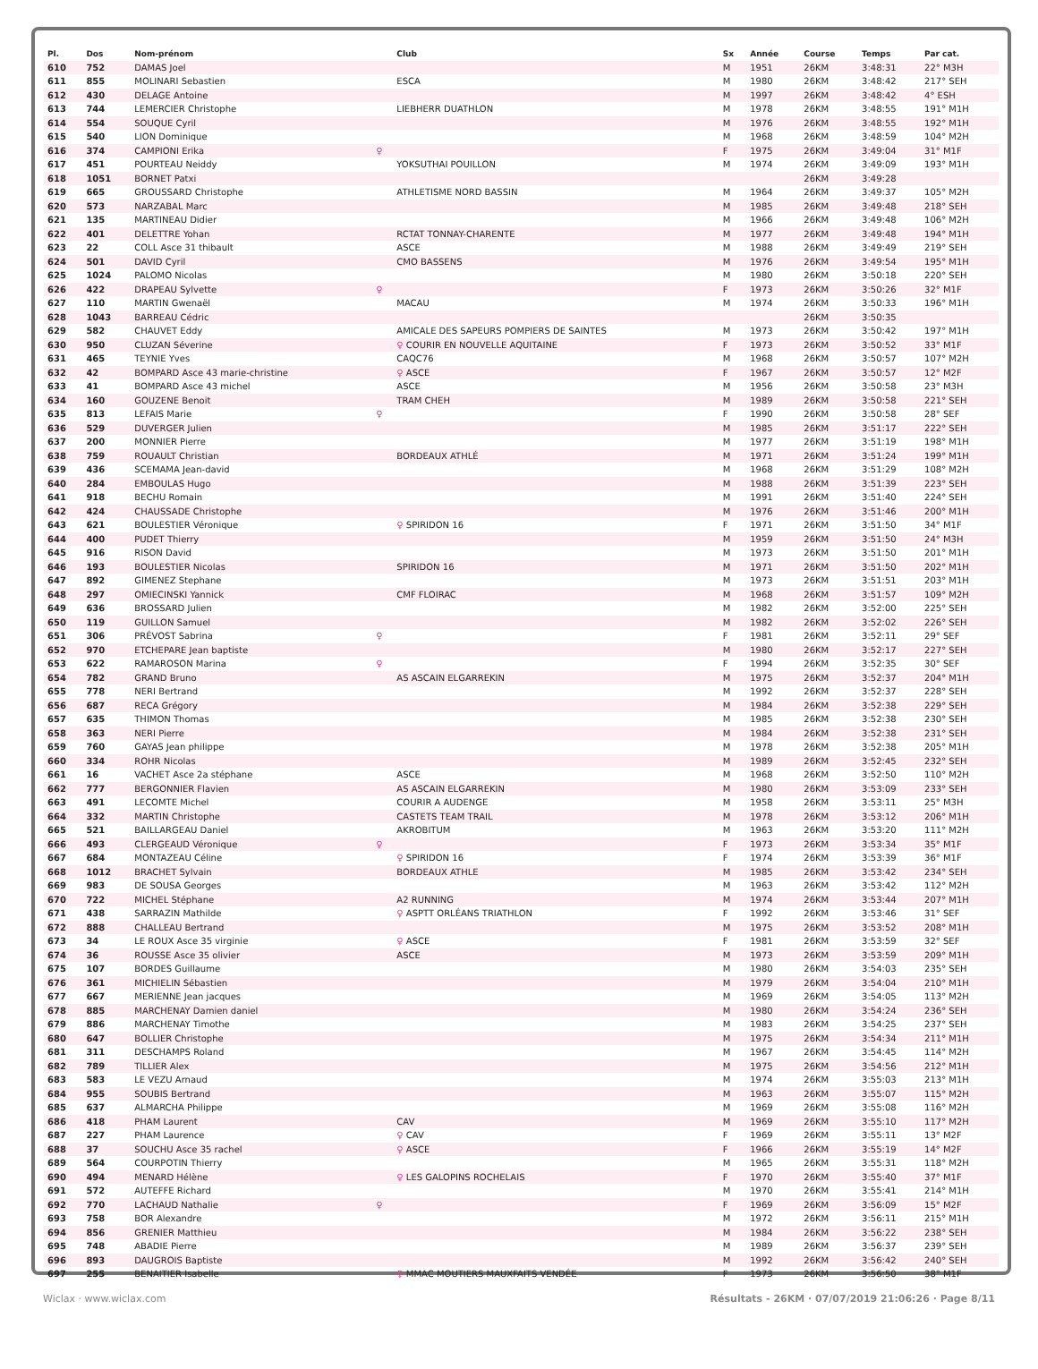| Pl. | Dos | Nom-prénom | | Club | Sx | Année | Course | Temps | Par cat. |
| --- | --- | --- | --- | --- | --- | --- | --- | --- | --- |
| 610 | 752 | DAMAS Joel | | | M | 1951 | 26KM | 3:48:31 | 22° M3H |
| 611 | 855 | MOLINARI Sebastien | | ESCA | M | 1980 | 26KM | 3:48:42 | 217° SEH |
| 612 | 430 | DELAGE Antoine | | | M | 1997 | 26KM | 3:48:42 | 4° ESH |
| 613 | 744 | LEMERCIER Christophe | | LIEBHERR DUATHLON | M | 1978 | 26KM | 3:48:55 | 191° M1H |
| 614 | 554 | SOUQUE Cyril | | | M | 1976 | 26KM | 3:48:55 | 192° M1H |
| 615 | 540 | LION Dominique | | | M | 1968 | 26KM | 3:48:59 | 104° M2H |
| 616 | 374 | CAMPIONI Erika | ♀ | | F | 1975 | 26KM | 3:49:04 | 31° M1F |
| 617 | 451 | POURTEAU Neiddy | | YOKSUTHAI POUILLON | M | 1974 | 26KM | 3:49:09 | 193° M1H |
| 618 | 1051 | BORNET Patxi | | | | | 26KM | 3:49:28 | |
| 619 | 665 | GROUSSARD Christophe | | ATHLETISME NORD BASSIN | M | 1964 | 26KM | 3:49:37 | 105° M2H |
| 620 | 573 | NARZABAL Marc | | | M | 1985 | 26KM | 3:49:48 | 218° SEH |
| 621 | 135 | MARTINEAU Didier | | | M | 1966 | 26KM | 3:49:48 | 106° M2H |
| 622 | 401 | DELETTRE Yohan | | RCTAT TONNAY-CHARENTE | M | 1977 | 26KM | 3:49:48 | 194° M1H |
| 623 | 22 | COLL Asce 31 thibault | | ASCE | M | 1988 | 26KM | 3:49:49 | 219° SEH |
| 624 | 501 | DAVID Cyril | | CMO BASSENS | M | 1976 | 26KM | 3:49:54 | 195° M1H |
| 625 | 1024 | PALOMO Nicolas | | | M | 1980 | 26KM | 3:50:18 | 220° SEH |
| 626 | 422 | DRAPEAU Sylvette | ♀ | | F | 1973 | 26KM | 3:50:26 | 32° M1F |
| 627 | 110 | MARTIN Gwenaël | | MACAU | M | 1974 | 26KM | 3:50:33 | 196° M1H |
| 628 | 1043 | BARREAU Cédric | | | | | 26KM | 3:50:35 | |
| 629 | 582 | CHAUVET Eddy | | AMICALE DES SAPEURS POMPIERS DE SAINTES | M | 1973 | 26KM | 3:50:42 | 197° M1H |
| 630 | 950 | CLUZAN Séverine | | ♀ COURIR EN NOUVELLE AQUITAINE | F | 1973 | 26KM | 3:50:52 | 33° M1F |
| 631 | 465 | TEYNIE Yves | | CAQC76 | M | 1968 | 26KM | 3:50:57 | 107° M2H |
| 632 | 42 | BOMPARD Asce 43 marie-christine | | ♀ ASCE | F | 1967 | 26KM | 3:50:57 | 12° M2F |
| 633 | 41 | BOMPARD Asce 43 michel | | ASCE | M | 1956 | 26KM | 3:50:58 | 23° M3H |
| 634 | 160 | GOUZENE Benoit | | TRAM CHEH | M | 1989 | 26KM | 3:50:58 | 221° SEH |
| 635 | 813 | LEFAIS Marie | ♀ | | F | 1990 | 26KM | 3:50:58 | 28° SEF |
| 636 | 529 | DUVERGER Julien | | | M | 1985 | 26KM | 3:51:17 | 222° SEH |
| 637 | 200 | MONNIER Pierre | | | M | 1977 | 26KM | 3:51:19 | 198° M1H |
| 638 | 759 | ROUAULT Christian | | BORDEAUX ATHLÉ | M | 1971 | 26KM | 3:51:24 | 199° M1H |
| 639 | 436 | SCEMAMA Jean-david | | | M | 1968 | 26KM | 3:51:29 | 108° M2H |
| 640 | 284 | EMBOULAS Hugo | | | M | 1988 | 26KM | 3:51:39 | 223° SEH |
| 641 | 918 | BECHU Romain | | | M | 1991 | 26KM | 3:51:40 | 224° SEH |
| 642 | 424 | CHAUSSADE Christophe | | | M | 1976 | 26KM | 3:51:46 | 200° M1H |
| 643 | 621 | BOULESTIER Véronique | | ♀ SPIRIDON 16 | F | 1971 | 26KM | 3:51:50 | 34° M1F |
| 644 | 400 | PUDET Thierry | | | M | 1959 | 26KM | 3:51:50 | 24° M3H |
| 645 | 916 | RISON David | | | M | 1973 | 26KM | 3:51:50 | 201° M1H |
| 646 | 193 | BOULESTIER Nicolas | | SPIRIDON 16 | M | 1971 | 26KM | 3:51:50 | 202° M1H |
| 647 | 892 | GIMENEZ Stephane | | | M | 1973 | 26KM | 3:51:51 | 203° M1H |
| 648 | 297 | OMIECINSKI Yannick | | CMF FLOIRAC | M | 1968 | 26KM | 3:51:57 | 109° M2H |
| 649 | 636 | BROSSARD Julien | | | M | 1982 | 26KM | 3:52:00 | 225° SEH |
| 650 | 119 | GUILLON Samuel | | | M | 1982 | 26KM | 3:52:02 | 226° SEH |
| 651 | 306 | PRÉVOST Sabrina | ♀ | | F | 1981 | 26KM | 3:52:11 | 29° SEF |
| 652 | 970 | ETCHEPARE Jean baptiste | | | M | 1980 | 26KM | 3:52:17 | 227° SEH |
| 653 | 622 | RAMAROSON Marina | ♀ | | F | 1994 | 26KM | 3:52:35 | 30° SEF |
| 654 | 782 | GRAND Bruno | | AS ASCAIN ELGARREKIN | M | 1975 | 26KM | 3:52:37 | 204° M1H |
| 655 | 778 | NERI Bertrand | | | M | 1992 | 26KM | 3:52:37 | 228° SEH |
| 656 | 687 | RECA Grégory | | | M | 1984 | 26KM | 3:52:38 | 229° SEH |
| 657 | 635 | THIMON Thomas | | | M | 1985 | 26KM | 3:52:38 | 230° SEH |
| 658 | 363 | NERI Pierre | | | M | 1984 | 26KM | 3:52:38 | 231° SEH |
| 659 | 760 | GAYAS Jean philippe | | | M | 1978 | 26KM | 3:52:38 | 205° M1H |
| 660 | 334 | ROHR Nicolas | | | M | 1989 | 26KM | 3:52:45 | 232° SEH |
| 661 | 16 | VACHET Asce 2a stéphane | | ASCE | M | 1968 | 26KM | 3:52:50 | 110° M2H |
| 662 | 777 | BERGONNIER Flavien | | AS ASCAIN ELGARREKIN | M | 1980 | 26KM | 3:53:09 | 233° SEH |
| 663 | 491 | LECOMTE Michel | | COURIR A AUDENGE | M | 1958 | 26KM | 3:53:11 | 25° M3H |
| 664 | 332 | MARTIN Christophe | | CASTETS TEAM TRAIL | M | 1978 | 26KM | 3:53:12 | 206° M1H |
| 665 | 521 | BAILLARGEAU Daniel | | AKROBITUM | M | 1963 | 26KM | 3:53:20 | 111° M2H |
| 666 | 493 | CLERGEAUD Véronique | ♀ | | F | 1973 | 26KM | 3:53:34 | 35° M1F |
| 667 | 684 | MONTAZEAU Céline | | ♀ SPIRIDON 16 | F | 1974 | 26KM | 3:53:39 | 36° M1F |
| 668 | 1012 | BRACHET Sylvain | | BORDEAUX ATHLE | M | 1985 | 26KM | 3:53:42 | 234° SEH |
| 669 | 983 | DE SOUSA Georges | | | M | 1963 | 26KM | 3:53:42 | 112° M2H |
| 670 | 722 | MICHEL Stéphane | | A2 RUNNING | M | 1974 | 26KM | 3:53:44 | 207° M1H |
| 671 | 438 | SARRAZIN Mathilde | | ♀ ASPTT ORLÉANS TRIATHLON | F | 1992 | 26KM | 3:53:46 | 31° SEF |
| 672 | 888 | CHALLEAU Bertrand | | | M | 1975 | 26KM | 3:53:52 | 208° M1H |
| 673 | 34 | LE ROUX Asce 35 virginie | | ♀ ASCE | F | 1981 | 26KM | 3:53:59 | 32° SEF |
| 674 | 36 | ROUSSE Asce 35 olivier | | ASCE | M | 1973 | 26KM | 3:53:59 | 209° M1H |
| 675 | 107 | BORDES Guillaume | | | M | 1980 | 26KM | 3:54:03 | 235° SEH |
| 676 | 361 | MICHIELIN Sébastien | | | M | 1979 | 26KM | 3:54:04 | 210° M1H |
| 677 | 667 | MERIENNE Jean jacques | | | M | 1969 | 26KM | 3:54:05 | 113° M2H |
| 678 | 885 | MARCHENAY Damien daniel | | | M | 1980 | 26KM | 3:54:24 | 236° SEH |
| 679 | 886 | MARCHENAY Timothe | | | M | 1983 | 26KM | 3:54:25 | 237° SEH |
| 680 | 647 | BOLLIER Christophe | | | M | 1975 | 26KM | 3:54:34 | 211° M1H |
| 681 | 311 | DESCHAMPS Roland | | | M | 1967 | 26KM | 3:54:45 | 114° M2H |
| 682 | 789 | TILLIER Alex | | | M | 1975 | 26KM | 3:54:56 | 212° M1H |
| 683 | 583 | LE VEZU Arnaud | | | M | 1974 | 26KM | 3:55:03 | 213° M1H |
| 684 | 955 | SOUBIS Bertrand | | | M | 1963 | 26KM | 3:55:07 | 115° M2H |
| 685 | 637 | ALMARCHA Philippe | | | M | 1969 | 26KM | 3:55:08 | 116° M2H |
| 686 | 418 | PHAM Laurent | | CAV | M | 1969 | 26KM | 3:55:10 | 117° M2H |
| 687 | 227 | PHAM Laurence | | ♀ CAV | F | 1969 | 26KM | 3:55:11 | 13° M2F |
| 688 | 37 | SOUCHU Asce 35 rachel | | ♀ ASCE | F | 1966 | 26KM | 3:55:19 | 14° M2F |
| 689 | 564 | COURPOTIN Thierry | | | M | 1965 | 26KM | 3:55:31 | 118° M2H |
| 690 | 494 | MENARD Hélène | | ♀ LES GALOPINS ROCHELAIS | F | 1970 | 26KM | 3:55:40 | 37° M1F |
| 691 | 572 | AUTEFFE Richard | | | M | 1970 | 26KM | 3:55:41 | 214° M1H |
| 692 | 770 | LACHAUD Nathalie | ♀ | | F | 1969 | 26KM | 3:56:09 | 15° M2F |
| 693 | 758 | BOR Alexandre | | | M | 1972 | 26KM | 3:56:11 | 215° M1H |
| 694 | 856 | GRENIER Matthieu | | | M | 1984 | 26KM | 3:56:22 | 238° SEH |
| 695 | 748 | ABADIE Pierre | | | M | 1989 | 26KM | 3:56:37 | 239° SEH |
| 696 | 893 | DAUGROIS Baptiste | | | M | 1992 | 26KM | 3:56:42 | 240° SEH |
| 697 | 255 | BENAITIER Isabelle | | ♀ MMAC MOUTIERS MAUXFAITS VENDÉE | F | 1973 | 26KM | 3:56:50 | 38° M1F |
Wiclax · www.wiclax.com Résultats - 26KM · 07/07/2019 21:06:26 · Page 8/11